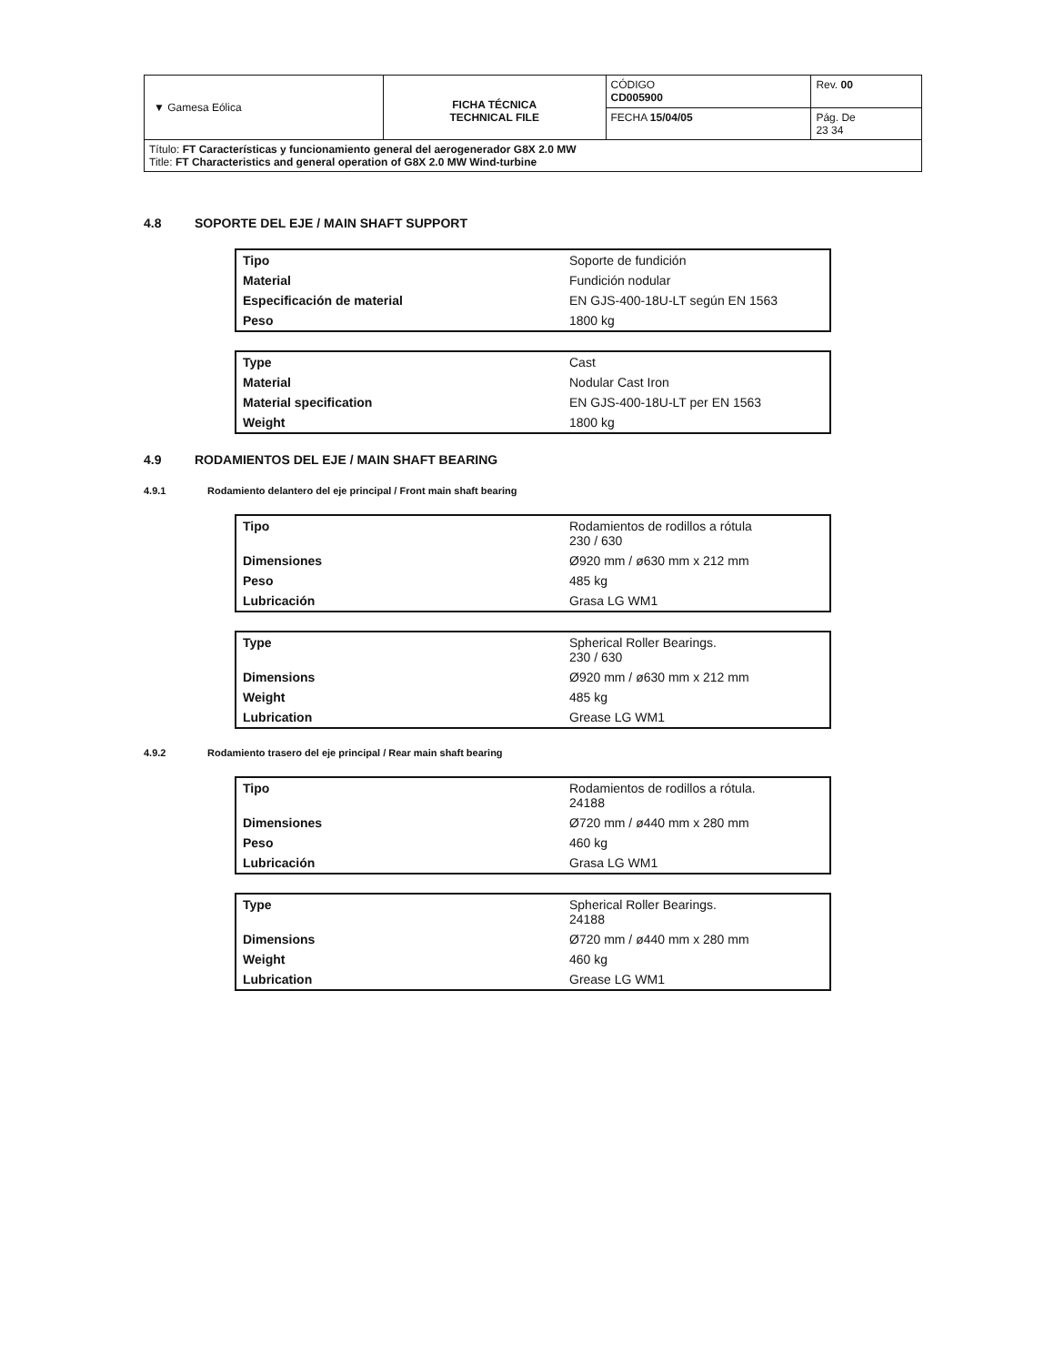| ▼ Gamesa Eólica | FICHA TÉCNICA TECHNICAL FILE | CÓDIGO CD005900 | Rev. 00 |
| | | FECHA 15/04/05 | Pág. De 23 34 |
| Título: FT Características y funcionamiento general del aerogenerador G8X 2.0 MW Title: FT Characteristics and general operation of G8X 2.0 MW Wind-turbine | | | |
4.8 SOPORTE DEL EJE / MAIN SHAFT SUPPORT
| Tipo | Soporte de fundición |
| Material | Fundición nodular |
| Especificación de material | EN GJS-400-18U-LT según EN 1563 |
| Peso | 1800 kg |
| Type | Cast |
| Material | Nodular Cast Iron |
| Material specification | EN GJS-400-18U-LT per EN 1563 |
| Weight | 1800 kg |
4.9 RODAMIENTOS DEL EJE / MAIN SHAFT BEARING
4.9.1 Rodamiento delantero del eje principal / Front main shaft bearing
| Tipo | Rodamientos de rodillos a rótula 230 / 630 |
| Dimensiones | Ø920 mm / ø630 mm x 212 mm |
| Peso | 485 kg |
| Lubricación | Grasa LG WM1 |
| Type | Spherical Roller Bearings. 230 / 630 |
| Dimensions | Ø920 mm / ø630 mm x 212 mm |
| Weight | 485 kg |
| Lubrication | Grease LG WM1 |
4.9.2 Rodamiento trasero del eje principal / Rear main shaft bearing
| Tipo | Rodamientos de rodillos a rótula. 24188 |
| Dimensiones | Ø720 mm / ø440 mm x 280 mm |
| Peso | 460 kg |
| Lubricación | Grasa LG WM1 |
| Type | Spherical Roller Bearings. 24188 |
| Dimensions | Ø720 mm / ø440 mm x 280 mm |
| Weight | 460 kg |
| Lubrication | Grease LG WM1 |